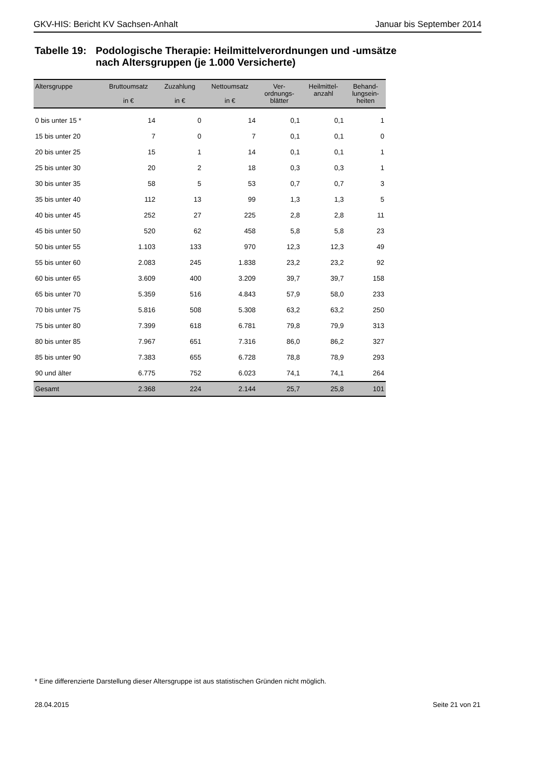GKV-HIS: Bericht KV Sachsen-Anhalt Januar bis September 2014
Tabelle 19:
Podologische Therapie: Heilmittelverordnungen und -umsätze
nach Altersgruppen (je 1.000 Versicherte)
| Altersgruppe | Bruttoumsatz in € | Zuzahlung in € | Nettoumsatz in € | Ver- ordnungs- blätter | Heilmittel- anzahl | Behand- lungsein- heiten |
| --- | --- | --- | --- | --- | --- | --- |
| 0 bis unter 15 * | 14 | 0 | 14 | 0,1 | 0,1 | 1 |
| 15 bis unter 20 | 7 | 0 | 7 | 0,1 | 0,1 | 0 |
| 20 bis unter 25 | 15 | 1 | 14 | 0,1 | 0,1 | 1 |
| 25 bis unter 30 | 20 | 2 | 18 | 0,3 | 0,3 | 1 |
| 30 bis unter 35 | 58 | 5 | 53 | 0,7 | 0,7 | 3 |
| 35 bis unter 40 | 112 | 13 | 99 | 1,3 | 1,3 | 5 |
| 40 bis unter 45 | 252 | 27 | 225 | 2,8 | 2,8 | 11 |
| 45 bis unter 50 | 520 | 62 | 458 | 5,8 | 5,8 | 23 |
| 50 bis unter 55 | 1.103 | 133 | 970 | 12,3 | 12,3 | 49 |
| 55 bis unter 60 | 2.083 | 245 | 1.838 | 23,2 | 23,2 | 92 |
| 60 bis unter 65 | 3.609 | 400 | 3.209 | 39,7 | 39,7 | 158 |
| 65 bis unter 70 | 5.359 | 516 | 4.843 | 57,9 | 58,0 | 233 |
| 70 bis unter 75 | 5.816 | 508 | 5.308 | 63,2 | 63,2 | 250 |
| 75 bis unter 80 | 7.399 | 618 | 6.781 | 79,8 | 79,9 | 313 |
| 80 bis unter 85 | 7.967 | 651 | 7.316 | 86,0 | 86,2 | 327 |
| 85 bis unter 90 | 7.383 | 655 | 6.728 | 78,8 | 78,9 | 293 |
| 90 und älter | 6.775 | 752 | 6.023 | 74,1 | 74,1 | 264 |
| Gesamt | 2.368 | 224 | 2.144 | 25,7 | 25,8 | 101 |
* Eine differenzierte Darstellung dieser Altersgruppe ist aus statistischen Gründen nicht möglich.
28.04.2015 Seite 21 von 21